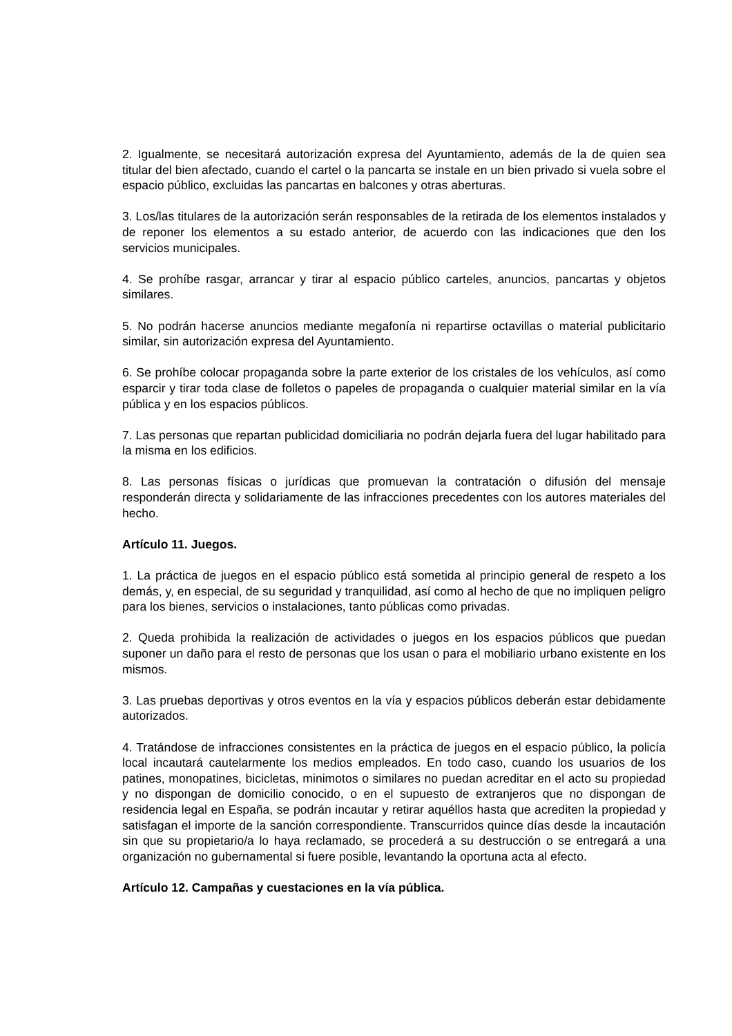2. Igualmente, se necesitará autorización expresa del Ayuntamiento, además de la de quien sea titular del bien afectado, cuando el cartel o la pancarta se instale en un bien privado si vuela sobre el espacio público, excluidas las pancartas en balcones y otras aberturas.
3. Los/las titulares de la autorización serán responsables de la retirada de los elementos instalados y de reponer los elementos a su estado anterior, de acuerdo con las indicaciones que den los servicios municipales.
4. Se prohíbe rasgar, arrancar y tirar al espacio público carteles, anuncios, pancartas y objetos similares.
5. No podrán hacerse anuncios mediante megafonía ni repartirse octavillas o material publicitario similar, sin autorización expresa del Ayuntamiento.
6. Se prohíbe colocar propaganda sobre la parte exterior de los cristales de los vehículos, así como esparcir y tirar toda clase de folletos o papeles de propaganda o cualquier material similar en la vía pública y en los espacios públicos.
7. Las personas que repartan publicidad domiciliaria no podrán dejarla fuera del lugar habilitado para la misma en los edificios.
8. Las personas físicas o jurídicas que promuevan la contratación o difusión del mensaje responderán directa y solidariamente de las infracciones precedentes con los autores materiales del hecho.
Artículo 11. Juegos.
1. La práctica de juegos en el espacio público está sometida al principio general de respeto a los demás, y, en especial, de su seguridad y tranquilidad, así como al hecho de que no impliquen peligro para los bienes, servicios o instalaciones, tanto públicas como privadas.
2. Queda prohibida la realización de actividades o juegos en los espacios públicos que puedan suponer un daño para el resto de personas que los usan o para el mobiliario urbano existente en los mismos.
3. Las pruebas deportivas y otros eventos en la vía y espacios públicos deberán estar debidamente autorizados.
4. Tratándose de infracciones consistentes en la práctica de juegos en el espacio público, la policía local incautará cautelarmente los medios empleados. En todo caso, cuando los usuarios de los patines, monopatines, bicicletas, minimotos o similares no puedan acreditar en el acto su propiedad y no dispongan de domicilio conocido, o en el supuesto de extranjeros que no dispongan de residencia legal en España, se podrán incautar y retirar aquéllos hasta que acrediten la propiedad y satisfagan el importe de la sanción correspondiente. Transcurridos quince días desde la incautación sin que su propietario/a lo haya reclamado, se procederá a su destrucción o se entregará a una organización no gubernamental si fuere posible, levantando la oportuna acta al efecto.
Artículo 12. Campañas y cuestaciones en la vía pública.